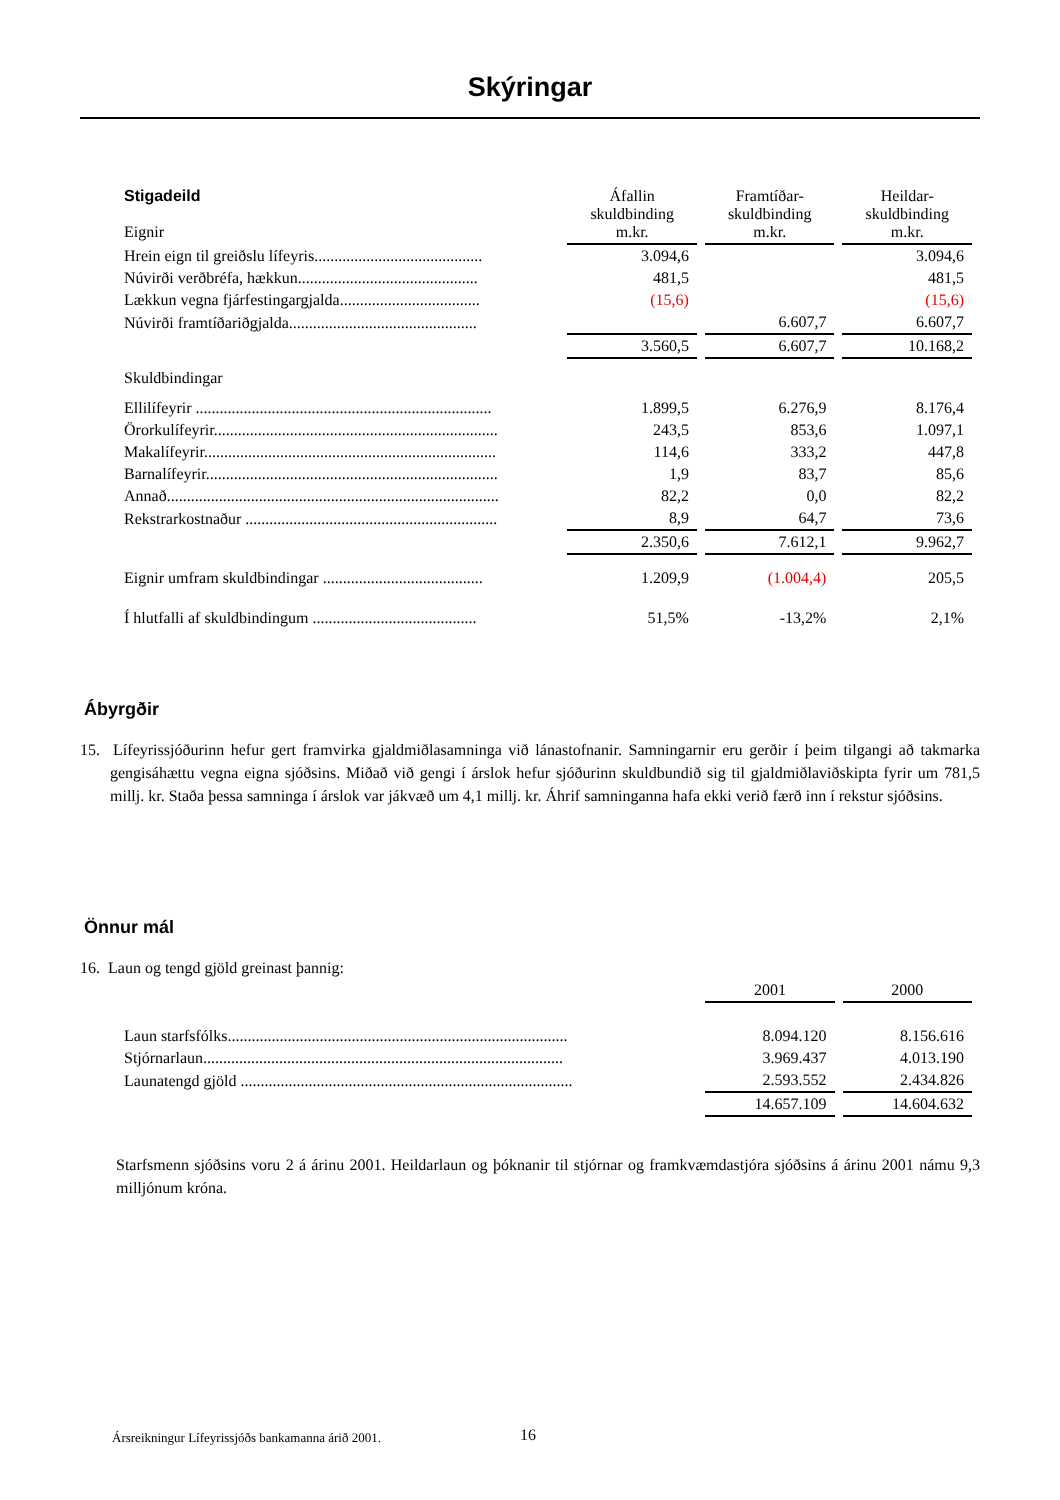Skýringar
| Stigadeild Eignir | Áfallin skuldbinding m.kr. | Framtíðar-skuldbinding m.kr. | Heildar-skuldbinding m.kr. |
| --- | --- | --- | --- |
| Hrein eign til greiðslu lífeyris.......................................... | 3.094,6 | | 3.094,6 |
| Núvirði verðbréfa, hækkun............................................. | 481,5 | | 481,5 |
| Lækkun vegna fjárfestingargjalda................................... | (15,6) | | (15,6) |
| Núvirði framtíðariðgjalda............................................... | | 6.607,7 | 6.607,7 |
| | 3.560,5 | 6.607,7 | 10.168,2 |
| Skuldbindingar | | | |
| Ellilífeyrir .......................................................................... | 1.899,5 | 6.276,9 | 8.176,4 |
| Örorkulífeyrir....................................................................... | 243,5 | 853,6 | 1.097,1 |
| Makalífeyrir......................................................................... | 114,6 | 333,2 | 447,8 |
| Barnalífeyrir......................................................................... | 1,9 | 83,7 | 85,6 |
| Annað................................................................................... | 82,2 | 0,0 | 82,2 |
| Rekstrarkostnaður ............................................................... | 8,9 | 64,7 | 73,6 |
| | 2.350,6 | 7.612,1 | 9.962,7 |
| Eignir umfram skuldbindingar ........................................ | 1.209,9 | (1.004,4) | 205,5 |
| Í hlutfalli af skuldbindingum ......................................... | 51,5% | -13,2% | 2,1% |
Ábyrgðir
15. Lífeyrissjóðurinn hefur gert framvirka gjaldmiðlasamninga við lánastofnanir. Samningarnir eru gerðir í þeim tilgangi að takmarka gengisáhættu vegna eigna sjóðsins. Miðað við gengi í árslok hefur sjóðurinn skuldbundið sig til gjaldmiðlaviðskipta fyrir um 781,5 millj. kr. Staða þessa samninga í árslok var jákvæð um 4,1 millj. kr. Áhrif samninganna hafa ekki verið færð inn í rekstur sjóðsins.
Önnur mál
16. Laun og tengd gjöld greinast þannig:
| | 2001 | 2000 |
| --- | --- | --- |
| Laun starfsfólks..................................................................................... | 8.094.120 | 8.156.616 |
| Stjórnarlaun.......................................................................................... | 3.969.437 | 4.013.190 |
| Launatengd gjöld ................................................................................... | 2.593.552 | 2.434.826 |
| | 14.657.109 | 14.604.632 |
Starfsmenn sjóðsins voru 2 á árinu 2001. Heildarlaun og þóknanir til stjórnar og framkvæmdastjóra sjóðsins á árinu 2001 námu 9,3 milljónum króna.
Ársreikningur Lífeyrissjóðs bankamanna árið 2001.
16